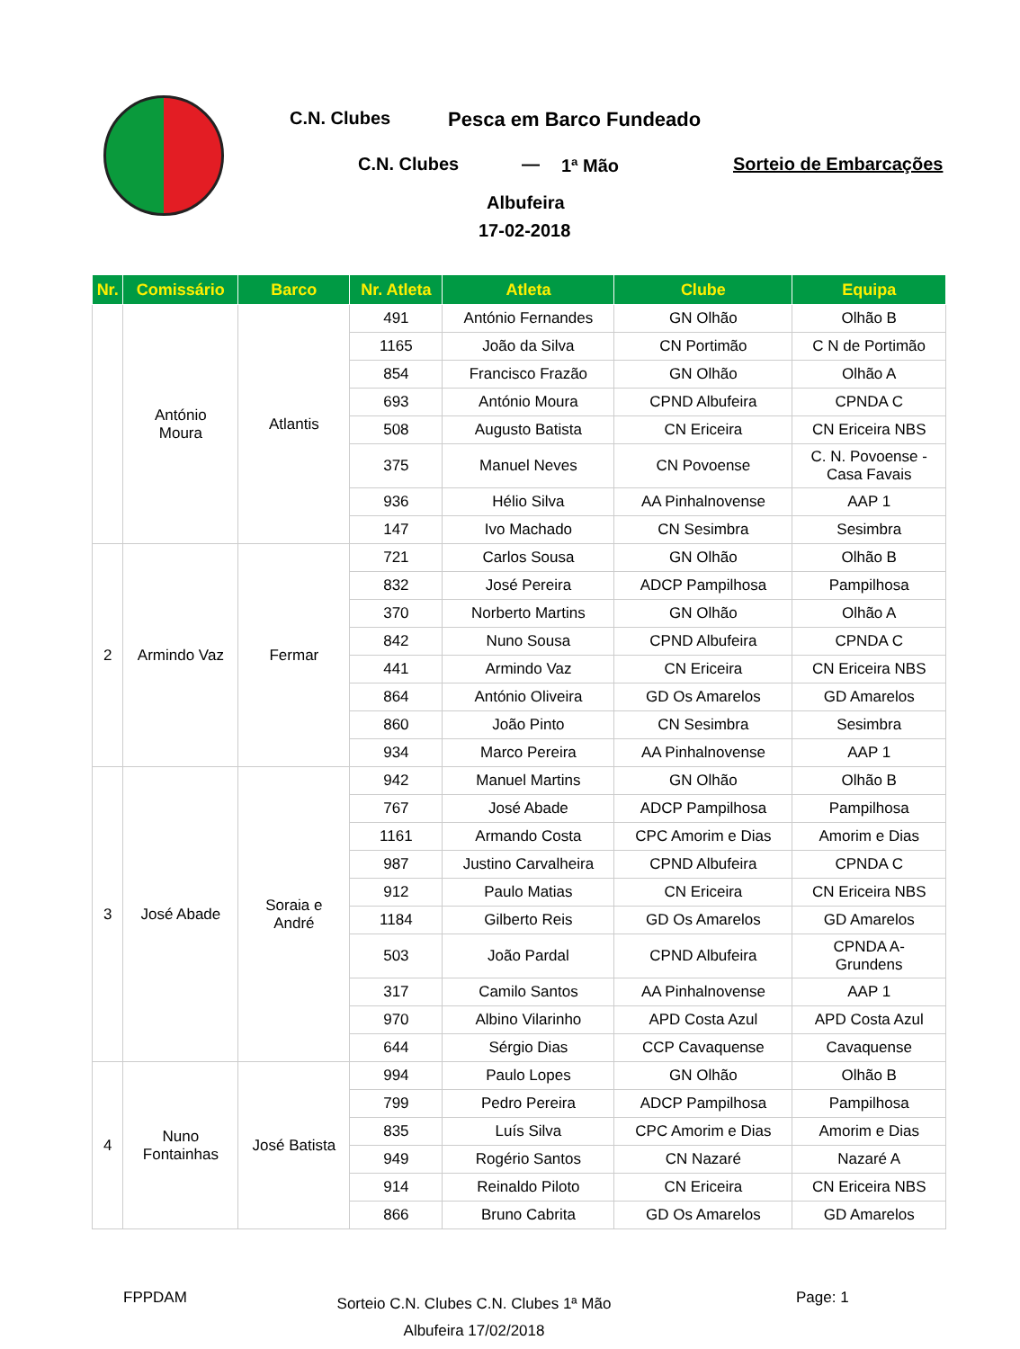C.N. Clubes Pesca em Barco Fundeado
C.N. Clubes — 1ª Mão Sorteio de Embarcações
Albufeira
17-02-2018
| Nr. | Comissário | Barco | Nr. Atleta | Atleta | Clube | Equipa |
| --- | --- | --- | --- | --- | --- | --- |
| | António Moura | Atlantis | 491 | António Fernandes | GN Olhão | Olhão B |
| | | | 1165 | João da Silva | CN Portimão | C N de Portimão |
| | | | 854 | Francisco Frazão | GN Olhão | Olhão A |
| | | | 693 | António Moura | CPND Albufeira | CPNDA C |
| | | | 508 | Augusto Batista | CN Ericeira | CN Ericeira NBS |
| | | | 375 | Manuel Neves | CN Povoense | C. N. Povoense - Casa Favais |
| | | | 936 | Hélio Silva | AA Pinhalnovense | AAP 1 |
| | | | 147 | Ivo Machado | CN Sesimbra | Sesimbra |
| 2 | Armindo Vaz | Fermar | 721 | Carlos Sousa | GN Olhão | Olhão B |
| | | | 832 | José Pereira | ADCP Pampilhosa | Pampilhosa |
| | | | 370 | Norberto Martins | GN Olhão | Olhão A |
| | | | 842 | Nuno Sousa | CPND Albufeira | CPNDA C |
| | | | 441 | Armindo Vaz | CN Ericeira | CN Ericeira NBS |
| | | | 864 | António Oliveira | GD Os Amarelos | GD Amarelos |
| | | | 860 | João Pinto | CN Sesimbra | Sesimbra |
| | | | 934 | Marco Pereira | AA Pinhalnovense | AAP 1 |
| 3 | José Abade | Soraia e André | 942 | Manuel Martins | GN Olhão | Olhão B |
| | | | 767 | José Abade | ADCP Pampilhosa | Pampilhosa |
| | | | 1161 | Armando Costa | CPC Amorim e Dias | Amorim e Dias |
| | | | 987 | Justino Carvalheira | CPND Albufeira | CPNDA C |
| | | | 912 | Paulo Matias | CN Ericeira | CN Ericeira NBS |
| | | | 1184 | Gilberto Reis | GD Os Amarelos | GD Amarelos |
| | | | 503 | João Pardal | CPND Albufeira | CPNDA A- Grundens |
| | | | 317 | Camilo Santos | AA Pinhalnovense | AAP 1 |
| | | | 970 | Albino Vilarinho | APD Costa Azul | APD Costa Azul |
| | | | 644 | Sérgio Dias | CCP Cavaquense | Cavaquense |
| 4 | Nuno Fontainhas | José Batista | 994 | Paulo Lopes | GN Olhão | Olhão B |
| | | | 799 | Pedro Pereira | ADCP Pampilhosa | Pampilhosa |
| | | | 835 | Luís Silva | CPC Amorim e Dias | Amorim e Dias |
| | | | 949 | Rogério Santos | CN Nazaré | Nazaré A |
| | | | 914 | Reinaldo Piloto | CN Ericeira | CN Ericeira NBS |
| | | | 866 | Bruno Cabrita | GD Os Amarelos | GD Amarelos |
FPPDAM
Sorteio C.N. Clubes C.N. Clubes 1ª Mão
Albufeira 17/02/2018
Page: 1